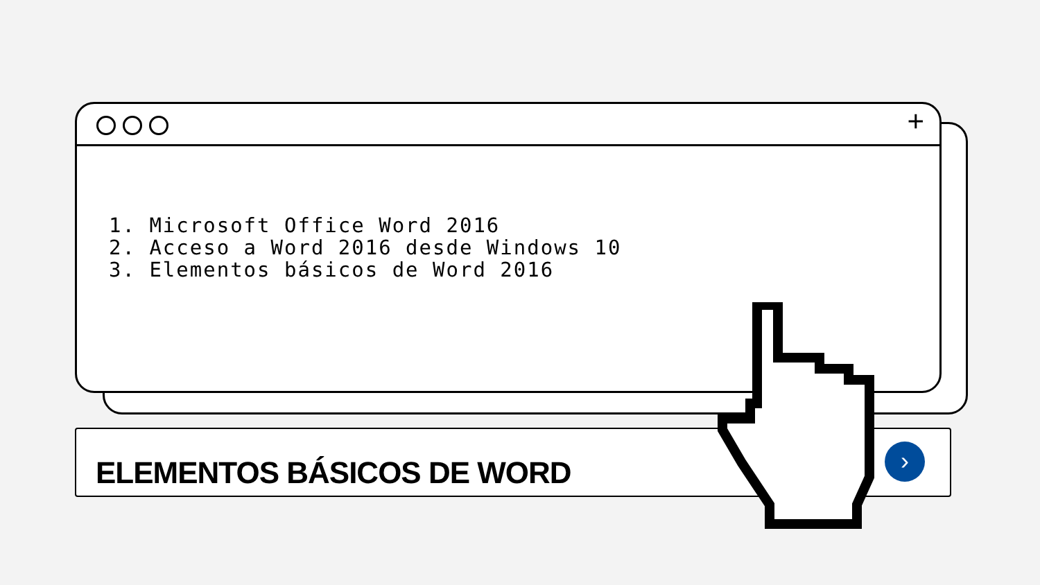+
1. Microsoft Office Word 2016
2. Acceso a Word 2016 desde Windows 10
3. Elementos básicos de Word 2016
ELEMENTOS BÁSICOS DE WORD
›